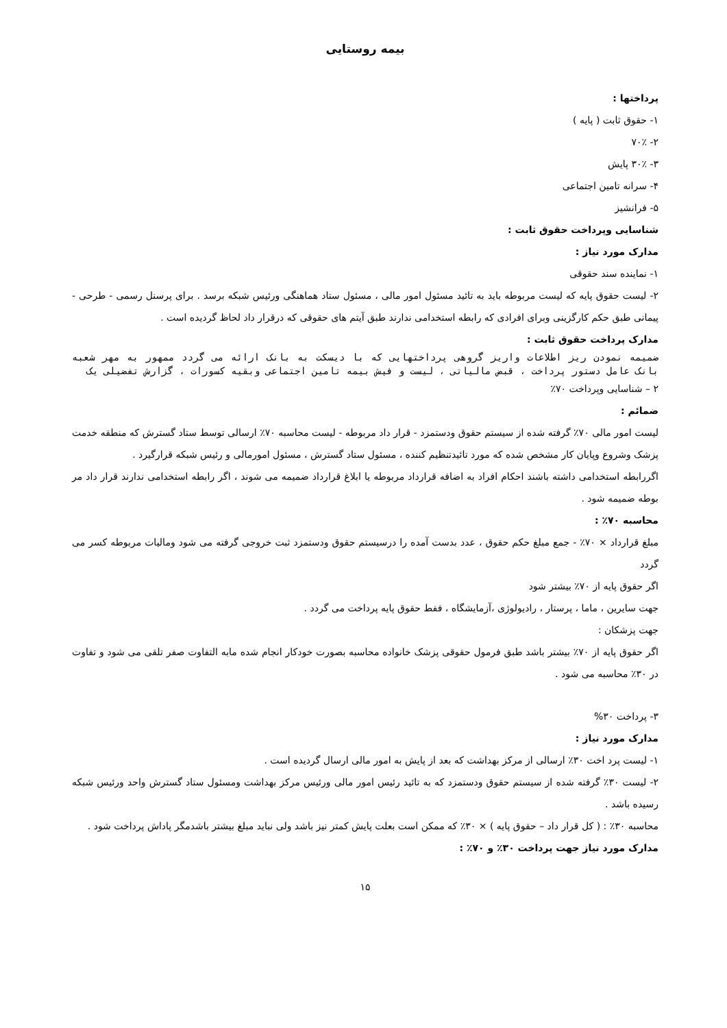بیمه روستایی
پرداختها :
۱- حقوق ثابت ( پایه )
۲- ۷۰٪
۳- ۳۰٪ پایش
۴- سرانه تامین اجتماعی
۵- فرانشیز
شناسایی وپرداخت حقوق ثابت :
مدارک مورد نیاز :
۱- نماینده سند حقوقی
۲- لیست حقوق پایه که لیست مربوطه باید به تائید مسئول امور مالی ، مسئول ستاد هماهنگی ورئیس شبکه برسد . برای پرسنل رسمی - طرحی - پیمانی طبق حکم کارگزینی وبرای افرادی که رابطه استخدامی ندارند طبق آیتم های حقوقی که درقرار داد لحاظ گردیده است .
مدارک پرداخت حقوق ثابت :
ضمیمه نمودن ریز اطلاعات واریز گروهی پرداختهایی که با دیسکت به بانک ارائه می گردد ممهور به مهر شعبه بانک عامل دستور پرداخت ، قبض مالیاتی ، لیست و فیش بیمه تامین اجتماعی وبقیه کسورات ، گزارش تفضیلی یک
۲ – شناسایی وپرداخت ۷۰٪
ضمائم :
لیست امور مالی ۷۰٪ گرفته شده از سیستم حقوق ودستمزد - قرار داد مربوطه - لیست محاسبه ۷۰٪ ارسالی توسط ستاد گسترش که منطقه خدمت پزشک وشروع وپایان کار مشخص شده که مورد تائیدتنظیم کننده ، مسئول ستاد گسترش ، مسئول امورمالی و رئیس شبکه قرارگیرد .
اگررابطه استخدامی داشته باشند احکام افراد به اضافه قرارداد مربوطه یا ابلاغ قرارداد ضمیمه می شوند ، اگر رابطه استخدامی ندارند قرار داد مر بوطه ضمیمه شود .
محاسبه ۷۰٪ :
مبلغ قرارداد × ۷۰٪ - جمع مبلغ حکم حقوق ، عدد بدست آمده را درسیستم حقوق ودستمزد ثبت خروجی گرفته می شود ومالیات مربوطه کسر می گردد
اگر حقوق پایه از ۷۰٪ بیشتر شود
جهت سایرین ، ماما ، پرستار ، رادیولوژی ،آزمایشگاه ، ففط حقوق پایه پرداخت می گردد .
جهت پزشکان :
اگر حقوق پایه از ۷۰٪ بیشتر باشد طبق فرمول حقوقی پزشک خانواده محاسبه بصورت خودکار انجام شده مابه التفاوت صفر تلقی می شود و تفاوت در ۳۰٪ محاسبه می شود .
۳- پرداخت ۳۰%
مدارک مورد نیاز :
۱- لیست پرد اخت ۳۰٪ ارسالی از مرکز بهداشت که بعد از پایش به امور مالی ارسال گردیده است .
۲- لیست ۳۰٪ گرفته شده از سیستم حقوق ودستمزد که به تائید رئیس امور مالی ورئیس مرکز بهداشت ومسئول ستاد گسترش واحد ورئیس شبکه رسیده باشد .
محاسبه ۳۰٪ : ( کل قرار داد – حقوق پایه ) × ۳۰٪ که ممکن است بعلت پایش کمتر نیز باشد ولی نباید مبلغ بیشتر باشدمگر پاداش پرداخت شود .
مدارک مورد نیاز جهت پرداخت ۳۰٪ و ۷۰٪ :
۱۵